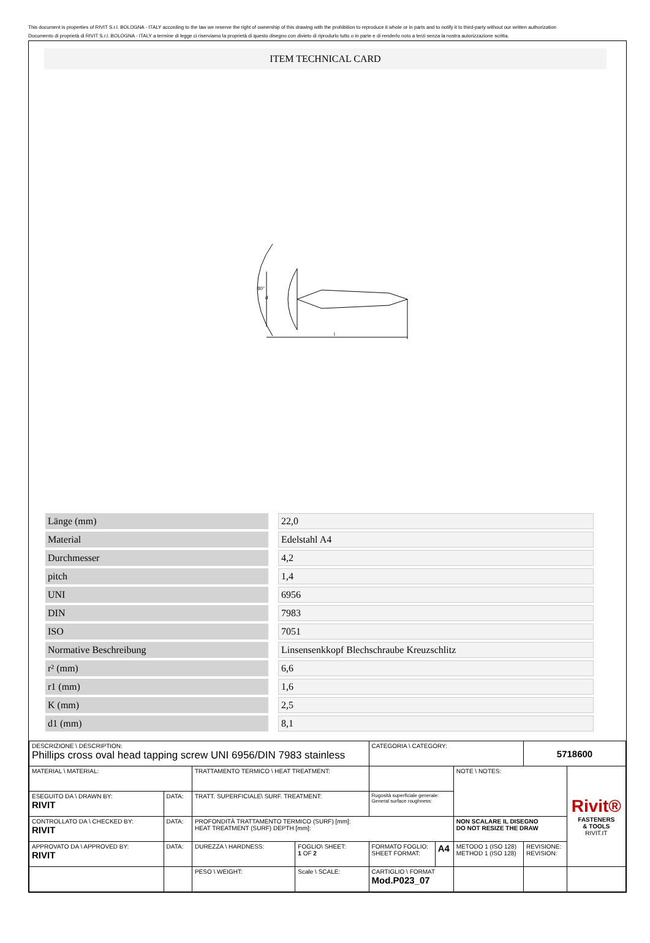This document is properties of RIVIT S.r.l. BOLOGNA - ITALY according to the law we reserve the right of ownership of this drawing with the prohibition to reproduce it whole or in parts and to notify it to third-party without our written authorization
Documento di proprietà di RIVIT S.r.l. BOLOGNA - ITALY a termine di legge ci riserviamo la proprietà di questo disegno con divieto di riprodurlo tutto o in parte e di renderlo noto a terzi senza la nostra autorizzazione scritta.
ITEM TECHNICAL CARD
80°
l
d
| Länge (mm) | 22,0 |
| Material | Edelstahl A4 |
| Durchmesser | 4,2 |
| pitch | 1,4 |
| UNI | 6956 |
| DIN | 7983 |
| ISO | 7051 |
| Normative Beschreibung | Linsensenkkopf Blechschraube Kreuzschlitz |
| r² (mm) | 6,6 |
| r1 (mm) | 1,6 |
| K (mm) | 2,5 |
| d1 (mm) | 8,1 |
| DESCRIZIONE \ DESCRIPTION: Phillips cross oval head tapping screw UNI 6956/DIN 7983 stainless | | | | CATEGORIA \ CATEGORY: | | | 5718600 | |
| MATERIAL \ MATERIAL: | | TRATTAMENTO TERMICO \ HEAT TREATMENT: | | | | NOTE \ NOTES: | | Rivit® FASTENERS & TOOLS RIVIT.IT |
| ESEGUITO DA \ DRAWN BY: RIVIT | DATA: | TRATT. SUPERFICIALE\ SURF. TREATMENT: | | Rugosità superficiale generale: General surface roughness: | | | | |
| CONTROLLATO DA \ CHECKED BY: RIVIT | DATA: | PROFONDITÀ TRATTAMENTO TERMICO (SURF) [mm]: HEAT TREATMENT (SURF) DEPTH [mm]: | | | | NON SCALARE IL DISEGNO DO NOT RESIZE THE DRAW | | |
| APPROVATO DA \ APPROVED BY: RIVIT | DATA: | DUREZZA \ HARDNESS: | FOGLIO\ SHEET: 1 OF 2 | FORMATO FOGLIO: SHEET FORMAT: | A4 | METODO 1 (ISO 128) METHOD 1 (ISO 128) | REVISIONE: REVISION: | |
| | | PESO \ WEIGHT: | Scale \ SCALE: | CARTIGLIO \ FORMAT Mod.P023_07 | | | | |